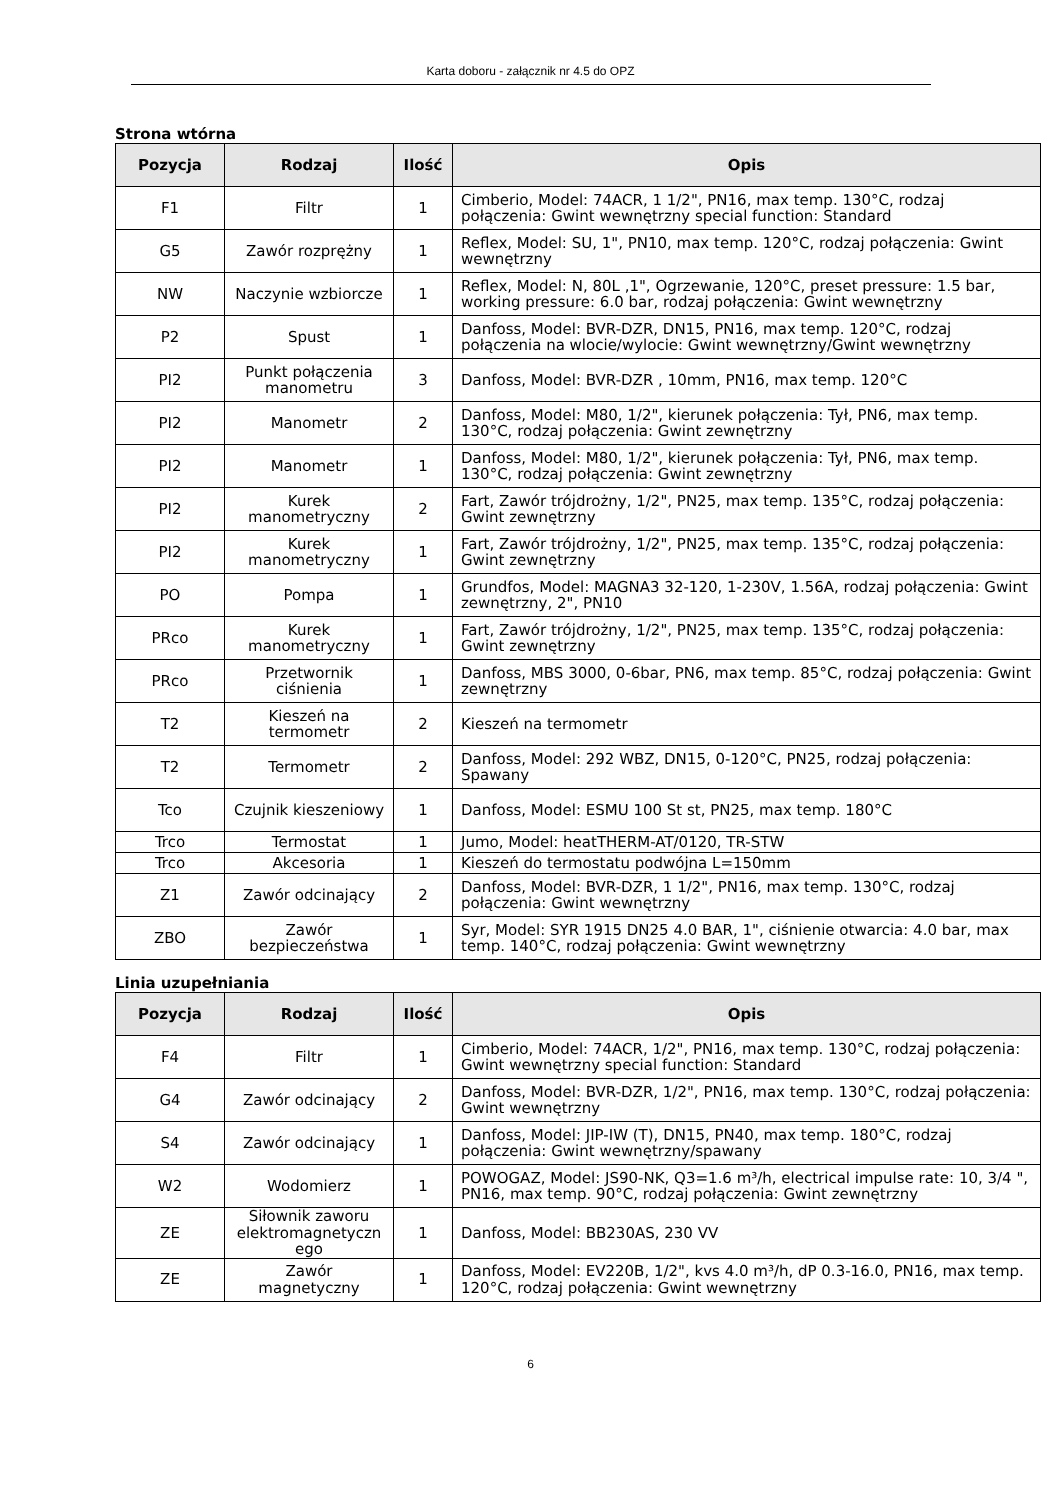Karta doboru - załącznik nr 4.5 do OPZ
Strona wtórna
| Pozycja | Rodzaj | Ilość | Opis |
| --- | --- | --- | --- |
| F1 | Filtr | 1 | Cimberio, Model: 74ACR, 1 1/2", PN16, max temp. 130°C, rodzaj połączenia: Gwint wewnętrzny special function: Standard |
| G5 | Zawór rozprężny | 1 | Reflex, Model: SU, 1", PN10, max temp. 120°C, rodzaj połączenia: Gwint wewnętrzny |
| NW | Naczynie wzbiorcze | 1 | Reflex, Model: N, 80L ,1", Ogrzewanie, 120°C, preset pressure: 1.5 bar, working pressure: 6.0 bar, rodzaj połączenia: Gwint wewnętrzny |
| P2 | Spust | 1 | Danfoss, Model: BVR-DZR, DN15, PN16, max temp. 120°C, rodzaj połączenia na wlocie/wylocie: Gwint wewnętrzny/Gwint wewnętrzny |
| PI2 | Punkt połączenia manometru | 3 | Danfoss, Model: BVR-DZR , 10mm, PN16, max temp. 120°C |
| PI2 | Manometr | 2 | Danfoss, Model: M80, 1/2", kierunek połączenia: Tył, PN6, max temp. 130°C, rodzaj połączenia: Gwint zewnętrzny |
| PI2 | Manometr | 1 | Danfoss, Model: M80, 1/2", kierunek połączenia: Tył, PN6, max temp. 130°C, rodzaj połączenia: Gwint zewnętrzny |
| PI2 | Kurek manometryczny | 2 | Fart, Zawór trójdrożny, 1/2", PN25, max temp. 135°C, rodzaj połączenia: Gwint zewnętrzny |
| PI2 | Kurek manometryczny | 1 | Fart, Zawór trójdrożny, 1/2", PN25, max temp. 135°C, rodzaj połączenia: Gwint zewnętrzny |
| PO | Pompa | 1 | Grundfos, Model: MAGNA3 32-120, 1-230V, 1.56A, rodzaj połączenia: Gwint zewnętrzny, 2", PN10 |
| PRco | Kurek manometryczny | 1 | Fart, Zawór trójdrożny, 1/2", PN25, max temp. 135°C, rodzaj połączenia: Gwint zewnętrzny |
| PRco | Przetwornik ciśnienia | 1 | Danfoss, MBS 3000, 0-6bar, PN6, max temp. 85°C, rodzaj połączenia: Gwint zewnętrzny |
| T2 | Kieszeń na termometr | 2 | Kieszeń na termometr |
| T2 | Termometr | 2 | Danfoss, Model: 292 WBZ, DN15, 0-120°C, PN25, rodzaj połączenia: Spawany |
| Tco | Czujnik kieszeniowy | 1 | Danfoss, Model: ESMU 100 St st, PN25, max temp. 180°C |
| Trco | Termostat | 1 | Jumo, Model: heatTHERM-AT/0120, TR-STW |
| Trco | Akcesoria | 1 | Kieszeń do termostatu podwójna L=150mm |
| Z1 | Zawór odcinający | 2 | Danfoss, Model: BVR-DZR, 1 1/2", PN16, max temp. 130°C, rodzaj połączenia: Gwint wewnętrzny |
| ZBO | Zawór bezpieczeństwa | 1 | Syr, Model: SYR 1915 DN25 4.0 BAR, 1", ciśnienie otwarcia: 4.0 bar, max temp. 140°C, rodzaj połączenia: Gwint wewnętrzny |
Linia uzupełniania
| Pozycja | Rodzaj | Ilość | Opis |
| --- | --- | --- | --- |
| F4 | Filtr | 1 | Cimberio, Model: 74ACR, 1/2", PN16, max temp. 130°C, rodzaj połączenia: Gwint wewnętrzny special function: Standard |
| G4 | Zawór odcinający | 2 | Danfoss, Model: BVR-DZR, 1/2", PN16, max temp. 130°C, rodzaj połączenia: Gwint wewnętrzny |
| S4 | Zawór odcinający | 1 | Danfoss, Model: JIP-IW (T), DN15, PN40, max temp. 180°C, rodzaj połączenia: Gwint wewnętrzny/spawany |
| W2 | Wodomierz | 1 | POWOGAZ, Model: JS90-NK, Q3=1.6 m³/h, electrical impulse rate: 10, 3/4 ", PN16, max temp. 90°C, rodzaj połączenia: Gwint zewnętrzny |
| ZE | Siłownik zaworu elektromagnetyczn ego | 1 | Danfoss, Model: BB230AS, 230 VV |
| ZE | Zawór magnetyczny | 1 | Danfoss, Model: EV220B, 1/2", kvs 4.0 m³/h, dP 0.3-16.0, PN16, max temp. 120°C, rodzaj połączenia: Gwint wewnętrzny |
6